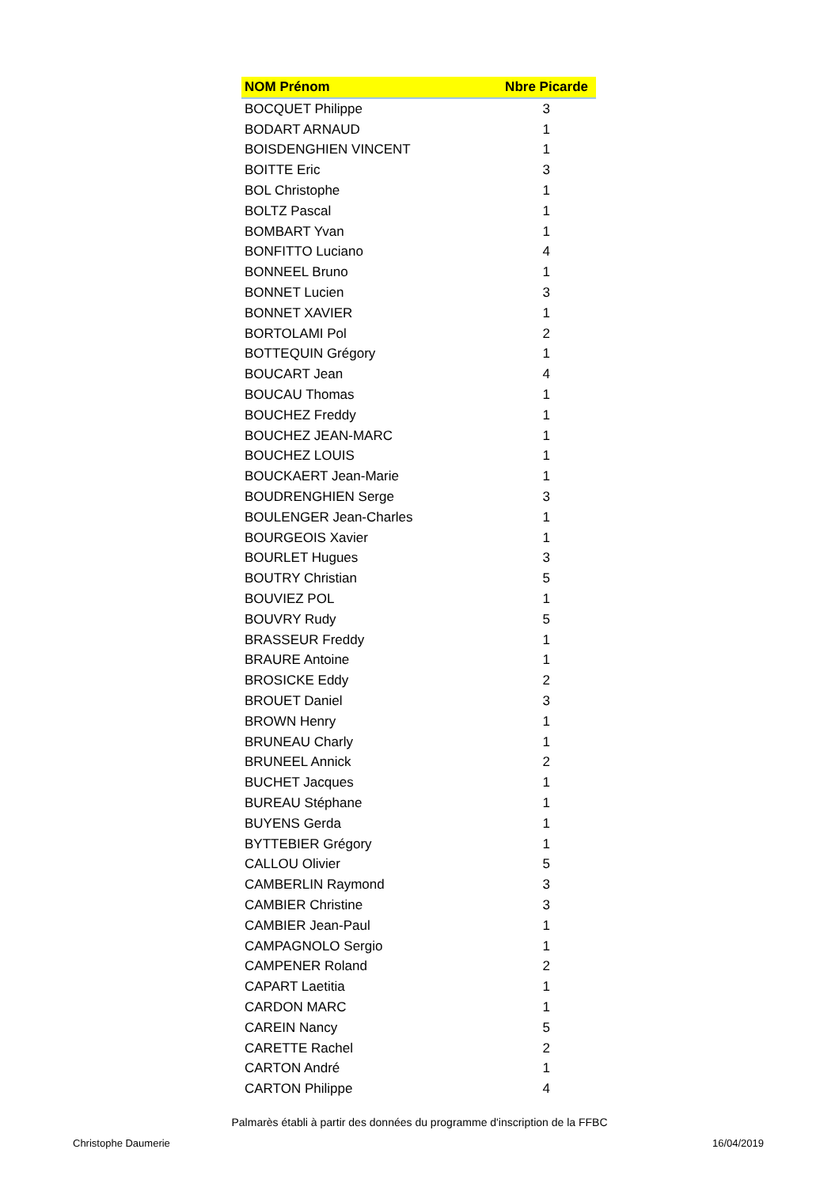| NOM Prénom | Nbre Picarde |
| --- | --- |
| BOCQUET Philippe | 3 |
| BODART ARNAUD | 1 |
| BOISDENGHIEN VINCENT | 1 |
| BOITTE Eric | 3 |
| BOL Christophe | 1 |
| BOLTZ Pascal | 1 |
| BOMBART Yvan | 1 |
| BONFITTO Luciano | 4 |
| BONNEEL Bruno | 1 |
| BONNET Lucien | 3 |
| BONNET XAVIER | 1 |
| BORTOLAMI Pol | 2 |
| BOTTEQUIN Grégory | 1 |
| BOUCART Jean | 4 |
| BOUCAU Thomas | 1 |
| BOUCHEZ Freddy | 1 |
| BOUCHEZ JEAN-MARC | 1 |
| BOUCHEZ LOUIS | 1 |
| BOUCKAERT Jean-Marie | 1 |
| BOUDRENGHIEN Serge | 3 |
| BOULENGER Jean-Charles | 1 |
| BOURGEOIS Xavier | 1 |
| BOURLET Hugues | 3 |
| BOUTRY Christian | 5 |
| BOUVIEZ POL | 1 |
| BOUVRY Rudy | 5 |
| BRASSEUR Freddy | 1 |
| BRAURE Antoine | 1 |
| BROSICKE Eddy | 2 |
| BROUET Daniel | 3 |
| BROWN Henry | 1 |
| BRUNEAU Charly | 1 |
| BRUNEEL Annick | 2 |
| BUCHET Jacques | 1 |
| BUREAU Stéphane | 1 |
| BUYENS Gerda | 1 |
| BYTTEBIER Grégory | 1 |
| CALLOU Olivier | 5 |
| CAMBERLIN Raymond | 3 |
| CAMBIER Christine | 3 |
| CAMBIER Jean-Paul | 1 |
| CAMPAGNOLO Sergio | 1 |
| CAMPENER Roland | 2 |
| CAPART Laetitia | 1 |
| CARDON MARC | 1 |
| CAREIN Nancy | 5 |
| CARETTE Rachel | 2 |
| CARTON André | 1 |
| CARTON Philippe | 4 |
Palmarès établi à partir des données du programme d'inscription de la FFBC
Christophe Daumerie 16/04/2019